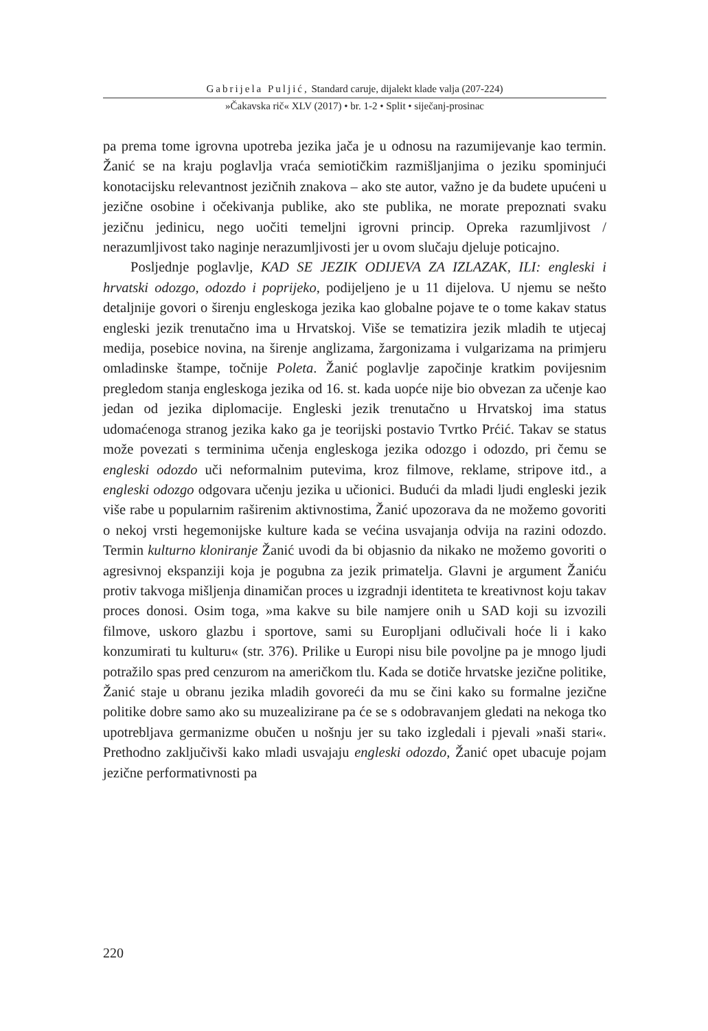Gabrijela Puljić, Standard caruje, dijalekt klade valja (207-224)
»Čakavska rič« XLV (2017) • br. 1-2 • Split • siječanj-prosinac
pa prema tome igrovna upotreba jezika jača je u odnosu na razumijevanje kao termin. Žanić se na kraju poglavlja vraća semiotičkim razmišljanjima o jeziku spominjući konotacijsku relevantnost jezičnih znakova – ako ste autor, važno je da budete upućeni u jezične osobine i očekivanja publike, ako ste publika, ne morate prepoznati svaku jezičnu jedinicu, nego uočiti temeljni igrovni princip. Opreka razumljivost / nerazumljivost tako naginje nerazumljivosti jer u ovom slučaju djeluje poticajno.
Posljednje poglavlje, KAD SE JEZIK ODIJEVA ZA IZLAZAK, ILI: engleski i hrvatski odozgo, odozdo i poprijeko, podijeljeno je u 11 dijelova. U njemu se nešto detaljnije govori o širenju engleskoga jezika kao globalne pojave te o tome kakav status engleski jezik trenutačno ima u Hrvatskoj. Više se tematizira jezik mladih te utjecaj medija, posebice novina, na širenje anglizama, žargonizama i vulgarizama na primjeru omladinske štampe, točnije Poleta. Žanić poglavlje započinje kratkim povijesnim pregledom stanja engleskoga jezika od 16. st. kada uopće nije bio obvezan za učenje kao jedan od jezika diplomacije. Engleski jezik trenutačno u Hrvatskoj ima status udomaćenoga stranog jezika kako ga je teorijski postavio Tvrtko Prćić. Takav se status može povezati s terminima učenja engleskoga jezika odozgo i odozdo, pri čemu se engleski odozdo uči neformalnim putevima, kroz filmove, reklame, stripove itd., a engleski odozgo odgovara učenju jezika u učionici. Budući da mladi ljudi engleski jezik više rabe u popularnim raširenim aktivnostima, Žanić upozorava da ne možemo govoriti o nekoj vrsti hegemonijske kulture kada se većina usvajanja odvija na razini odozdo. Termin kulturno kloniranje Žanić uvodi da bi objasnio da nikako ne možemo govoriti o agresivnoj ekspanziji koja je pogubna za jezik primatelja. Glavni je argument Žaniću protiv takvoga mišljenja dinamičan proces u izgradnji identiteta te kreativnost koju takav proces donosi. Osim toga, »ma kakve su bile namjere onih u SAD koji su izvozili filmove, uskoro glazbu i sportove, sami su Europljani odlučivali hoće li i kako konzumirati tu kulturu« (str. 376). Prilike u Europi nisu bile povoljne pa je mnogo ljudi potražilo spas pred cenzurom na američkom tlu. Kada se dotiče hrvatske jezične politike, Žanić staje u obranu jezika mladih govoreći da mu se čini kako su formalne jezične politike dobre samo ako su muzealizirane pa će se s odobravanjem gledati na nekoga tko upotrebljava germanizme obučen u nošnju jer su tako izgledali i pjevali »naši stari«. Prethodno zaključivši kako mladi usvajaju engleski odozdo, Žanić opet ubacuje pojam jezične performativnosti pa
220